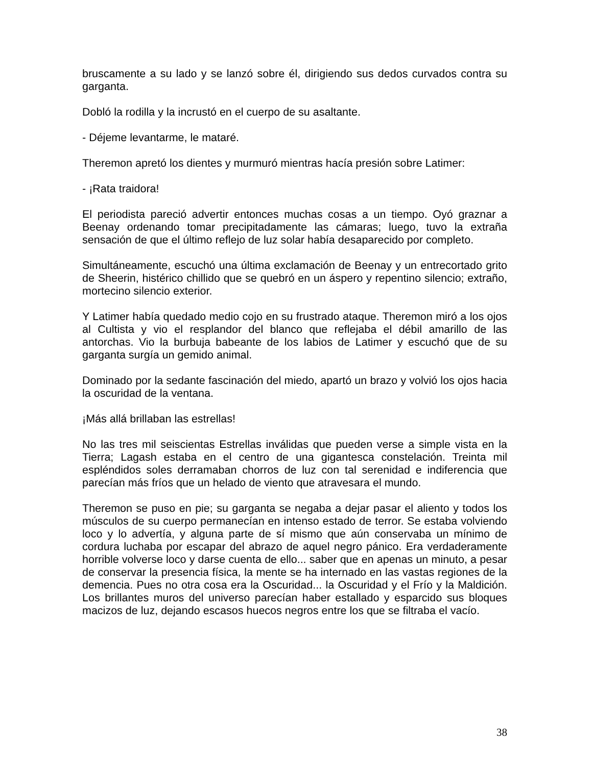bruscamente a su lado y se lanzó sobre él, dirigiendo sus dedos curvados contra su garganta.
Dobló la rodilla y la incrustó en el cuerpo de su asaltante.
- Déjeme levantarme, le mataré.
Theremon apretó los dientes y murmuró mientras hacía presión sobre Latimer:
- ¡Rata traidora!
El periodista pareció advertir entonces muchas cosas a un tiempo. Oyó graznar a Beenay ordenando tomar precipitadamente las cámaras; luego, tuvo la extraña sensación de que el último reflejo de luz solar había desaparecido por completo.
Simultáneamente, escuchó una última exclamación de Beenay y un entrecortado grito de Sheerin, histérico chillido que se quebró en un áspero y repentino silencio; extraño, mortecino silencio exterior.
Y Latimer había quedado medio cojo en su frustrado ataque. Theremon miró a los ojos al Cultista y vio el resplandor del blanco que reflejaba el débil amarillo de las antorchas. Vio la burbuja babeante de los labios de Latimer y escuchó que de su garganta surgía un gemido animal.
Dominado por la sedante fascinación del miedo, apartó un brazo y volvió los ojos hacia la oscuridad de la ventana.
¡Más allá brillaban las estrellas!
No las tres mil seiscientas Estrellas inválidas que pueden verse a simple vista en la Tierra; Lagash estaba en el centro de una gigantesca constelación. Treinta mil espléndidos soles derramaban chorros de luz con tal serenidad e indiferencia que parecían más fríos que un helado de viento que atravesara el mundo.
Theremon se puso en pie; su garganta se negaba a dejar pasar el aliento y todos los músculos de su cuerpo permanecían en intenso estado de terror. Se estaba volviendo loco y lo advertía, y alguna parte de sí mismo que aún conservaba un mínimo de cordura luchaba por escapar del abrazo de aquel negro pánico. Era verdaderamente horrible volverse loco y darse cuenta de ello... saber que en apenas un minuto, a pesar de conservar la presencia física, la mente se ha internado en las vastas regiones de la demencia. Pues no otra cosa era la Oscuridad... la Oscuridad y el Frío y la Maldición. Los brillantes muros del universo parecían haber estallado y esparcido sus bloques macizos de luz, dejando escasos huecos negros entre los que se filtraba el vacío.
38